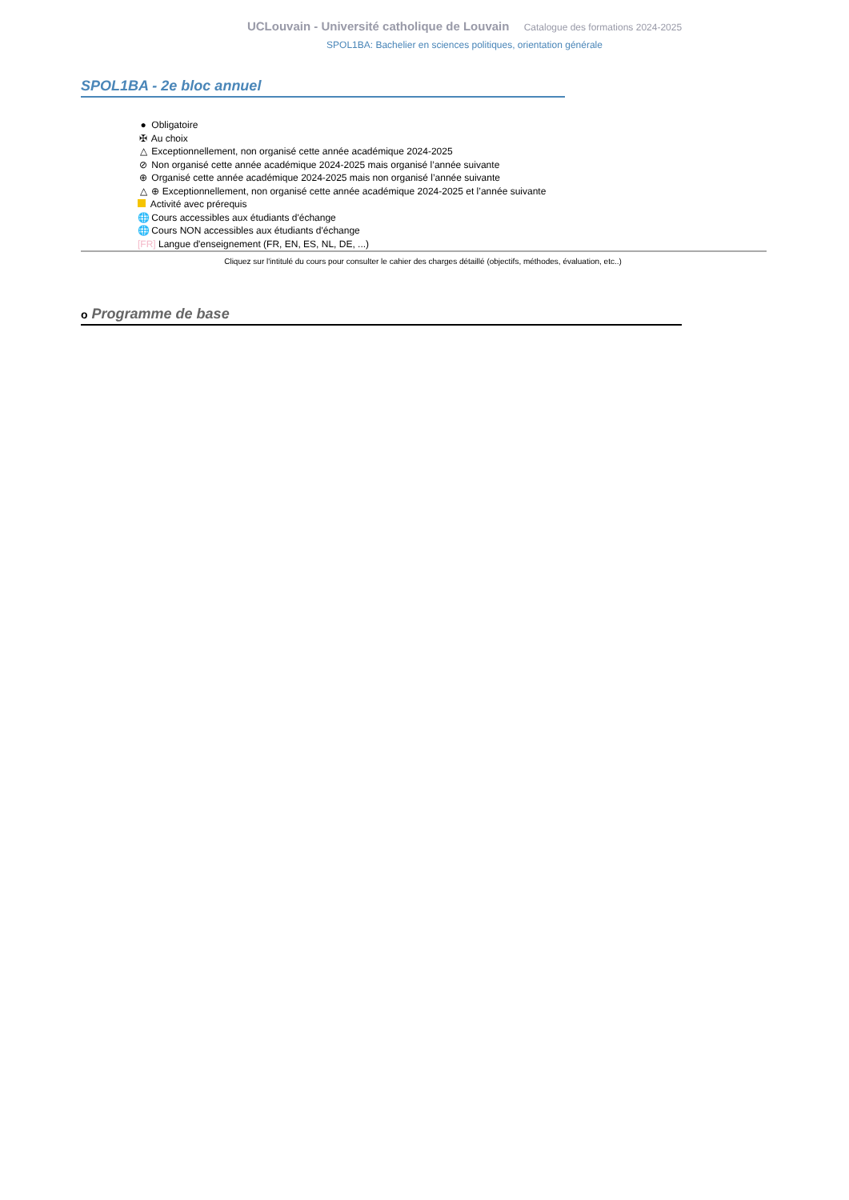UCLouvain - Université catholique de Louvain Catalogue des formations 2024-2025
SPOL1BA: Bachelier en sciences politiques, orientation générale
SPOL1BA - 2e bloc annuel
● Obligatoire
✠ Au choix
△ Exceptionnellement, non organisé cette année académique 2024-2025
⊘ Non organisé cette année académique 2024-2025 mais organisé l’année suivante
⊕ Organisé cette année académique 2024-2025 mais non organisé l’année suivante
△ ⊕ Exceptionnellement, non organisé cette année académique 2024-2025 et l’année suivante
Activité avec prérequis
🌐 Cours accessibles aux étudiants d'échange
🌐 Cours NON accessibles aux étudiants d'échange
[FR] Langue d'enseignement (FR, EN, ES, NL, DE, ...)
Cliquez sur l'intitulé du cours pour consulter le cahier des charges détaillé (objectifs, méthodes, évaluation, etc..)
o Programme de base